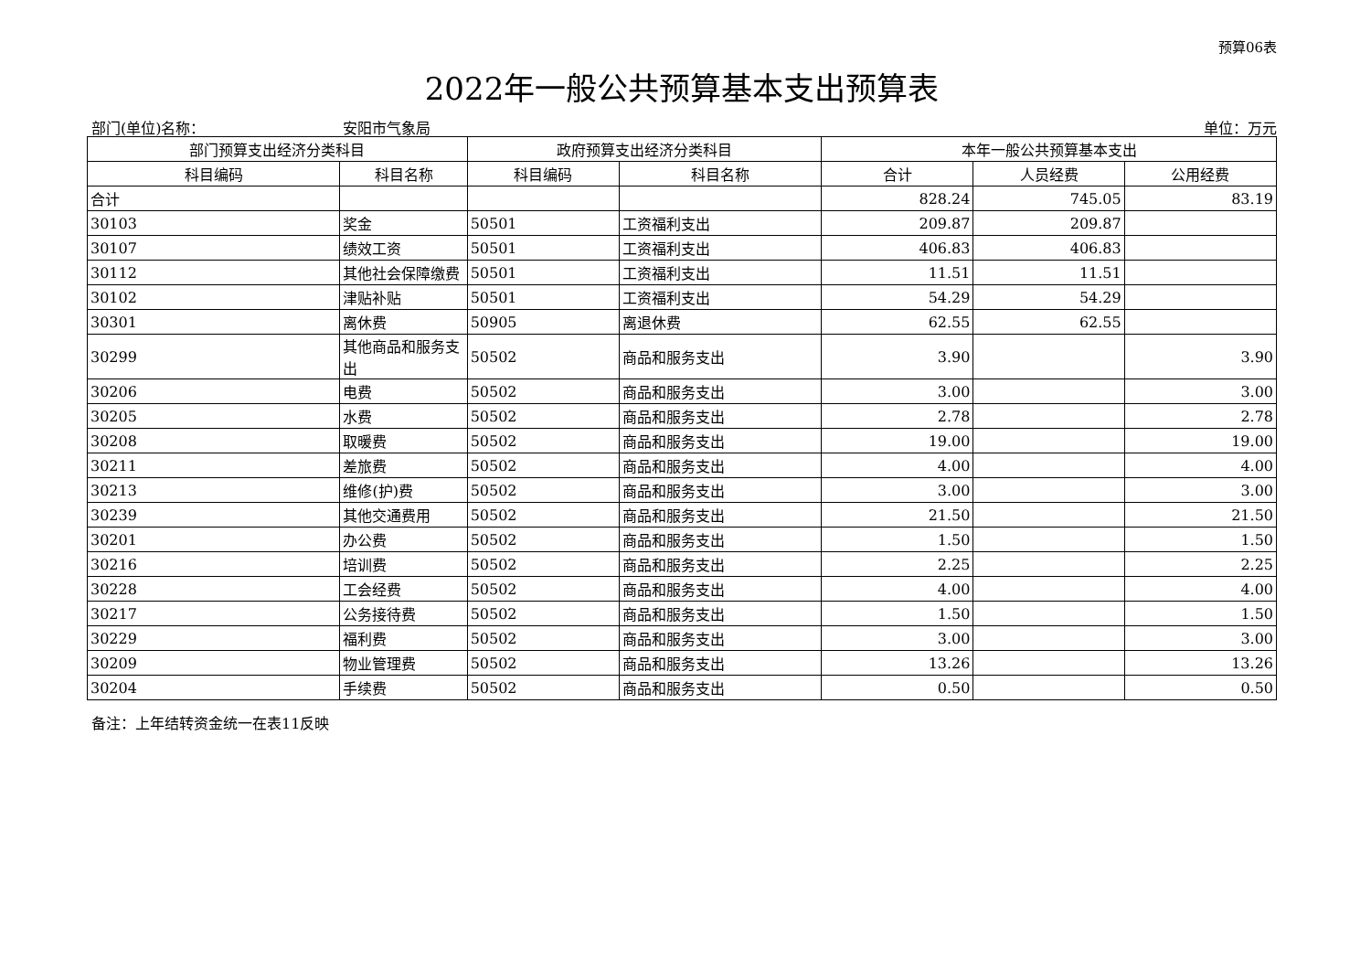预算06表
2022年一般公共预算基本支出预算表
部门(单位)名称： 安阳市气象局 单位：万元
| 部门预算支出经济分类科目 | | 政府预算支出经济分类科目 | | 本年一般公共预算基本支出 | | |
| --- | --- | --- | --- | --- | --- | --- |
| 科目编码 | 科目名称 | 科目编码 | 科目名称 | 合计 | 人员经费 | 公用经费 |
| 合计 | | | | 828.24 | 745.05 | 83.19 |
| 30103 | 奖金 | 50501 | 工资福利支出 | 209.87 | 209.87 | |
| 30107 | 绩效工资 | 50501 | 工资福利支出 | 406.83 | 406.83 | |
| 30112 | 其他社会保障缴费 | 50501 | 工资福利支出 | 11.51 | 11.51 | |
| 30102 | 津贴补贴 | 50501 | 工资福利支出 | 54.29 | 54.29 | |
| 30301 | 离休费 | 50905 | 离退休费 | 62.55 | 62.55 | |
| 30299 | 其他商品和服务支出 | 50502 | 商品和服务支出 | 3.90 | | 3.90 |
| 30206 | 电费 | 50502 | 商品和服务支出 | 3.00 | | 3.00 |
| 30205 | 水费 | 50502 | 商品和服务支出 | 2.78 | | 2.78 |
| 30208 | 取暖费 | 50502 | 商品和服务支出 | 19.00 | | 19.00 |
| 30211 | 差旅费 | 50502 | 商品和服务支出 | 4.00 | | 4.00 |
| 30213 | 维修(护)费 | 50502 | 商品和服务支出 | 3.00 | | 3.00 |
| 30239 | 其他交通费用 | 50502 | 商品和服务支出 | 21.50 | | 21.50 |
| 30201 | 办公费 | 50502 | 商品和服务支出 | 1.50 | | 1.50 |
| 30216 | 培训费 | 50502 | 商品和服务支出 | 2.25 | | 2.25 |
| 30228 | 工会经费 | 50502 | 商品和服务支出 | 4.00 | | 4.00 |
| 30217 | 公务接待费 | 50502 | 商品和服务支出 | 1.50 | | 1.50 |
| 30229 | 福利费 | 50502 | 商品和服务支出 | 3.00 | | 3.00 |
| 30209 | 物业管理费 | 50502 | 商品和服务支出 | 13.26 | | 13.26 |
| 30204 | 手续费 | 50502 | 商品和服务支出 | 0.50 | | 0.50 |
备注：上年结转资金统一在表11反映